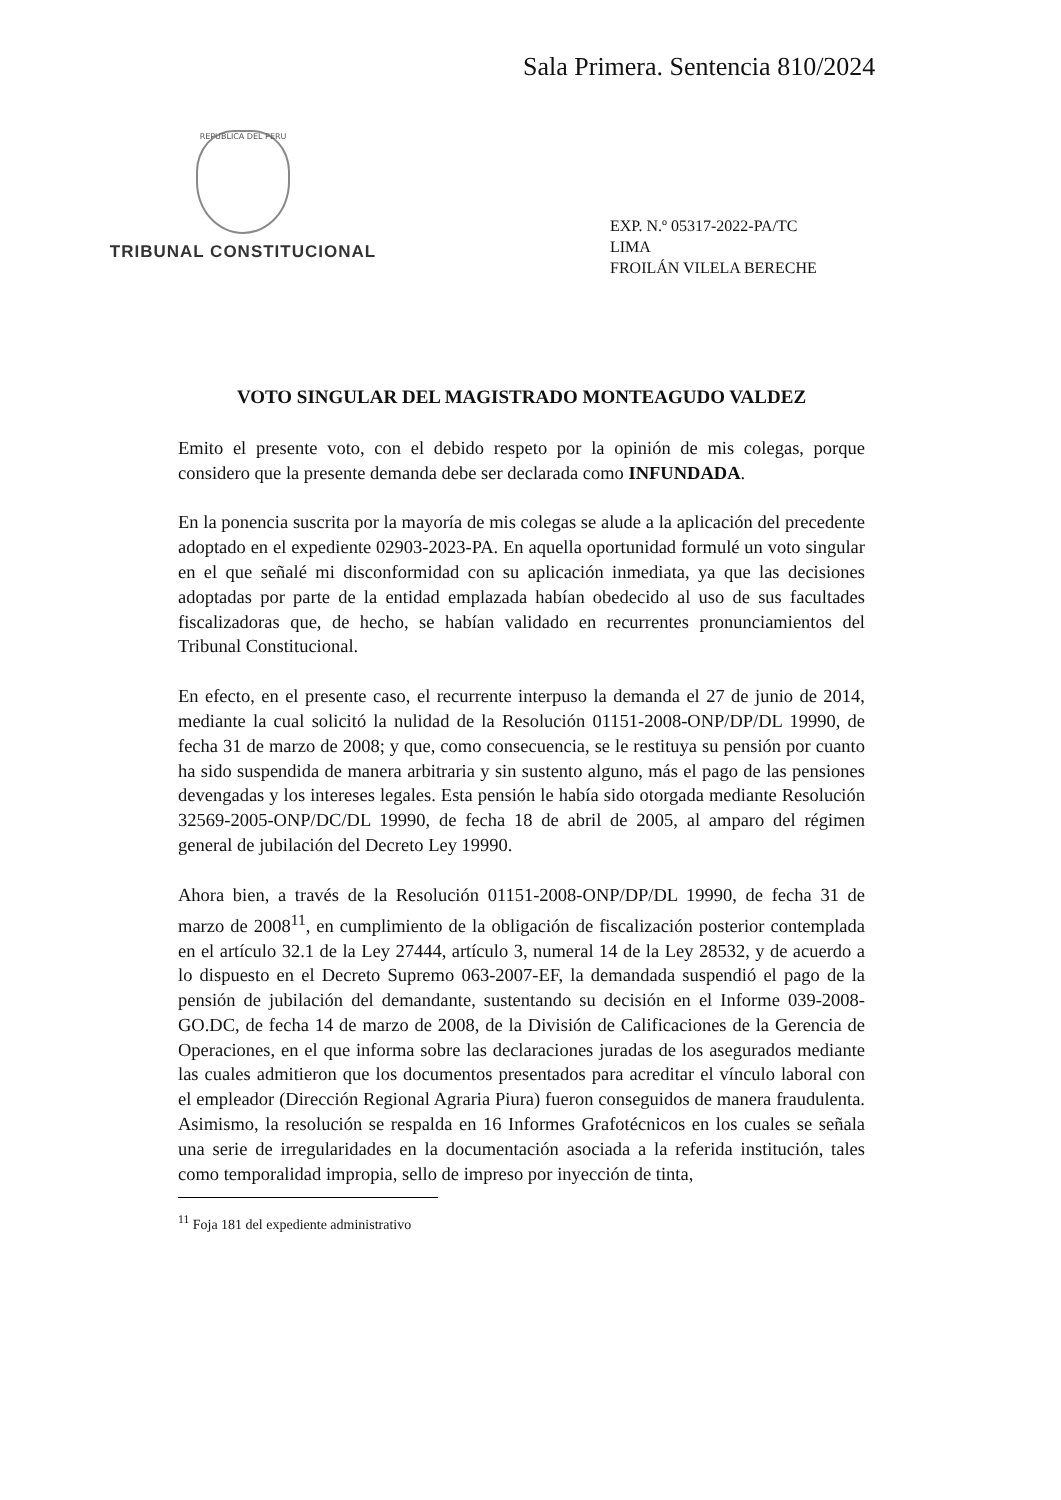Sala Primera. Sentencia 810/2024
REPUBLICA DEL PERU
TRIBUNAL CONSTITUCIONAL
EXP. N.º 05317-2022-PA/TC
LIMA
FROILÁN VILELA BERECHE
VOTO SINGULAR DEL MAGISTRADO MONTEAGUDO VALDEZ
Emito el presente voto, con el debido respeto por la opinión de mis colegas, porque considero que la presente demanda debe ser declarada como INFUNDADA.
En la ponencia suscrita por la mayoría de mis colegas se alude a la aplicación del precedente adoptado en el expediente 02903-2023-PA. En aquella oportunidad formulé un voto singular en el que señalé mi disconformidad con su aplicación inmediata, ya que las decisiones adoptadas por parte de la entidad emplazada habían obedecido al uso de sus facultades fiscalizadoras que, de hecho, se habían validado en recurrentes pronunciamientos del Tribunal Constitucional.
En efecto, en el presente caso, el recurrente interpuso la demanda el 27 de junio de 2014, mediante la cual solicitó la nulidad de la Resolución 01151-2008-ONP/DP/DL 19990, de fecha 31 de marzo de 2008; y que, como consecuencia, se le restituya su pensión por cuanto ha sido suspendida de manera arbitraria y sin sustento alguno, más el pago de las pensiones devengadas y los intereses legales. Esta pensión le había sido otorgada mediante Resolución 32569-2005-ONP/DC/DL 19990, de fecha 18 de abril de 2005, al amparo del régimen general de jubilación del Decreto Ley 19990.
Ahora bien, a través de la Resolución 01151-2008-ONP/DP/DL 19990, de fecha 31 de marzo de 2008<sup>11</sup>, en cumplimiento de la obligación de fiscalización posterior contemplada en el artículo 32.1 de la Ley 27444, artículo 3, numeral 14 de la Ley 28532, y de acuerdo a lo dispuesto en el Decreto Supremo 063-2007-EF, la demandada suspendió el pago de la pensión de jubilación del demandante, sustentando su decisión en el Informe 039-2008-GO.DC, de fecha 14 de marzo de 2008, de la División de Calificaciones de la Gerencia de Operaciones, en el que informa sobre las declaraciones juradas de los asegurados mediante las cuales admitieron que los documentos presentados para acreditar el vínculo laboral con el empleador (Dirección Regional Agraria Piura) fueron conseguidos de manera fraudulenta. Asimismo, la resolución se respalda en 16 Informes Grafotécnicos en los cuales se señala una serie de irregularidades en la documentación asociada a la referida institución, tales como temporalidad impropia, sello de impreso por inyección de tinta,
<sup>11</sup> Foja 181 del expediente administrativo